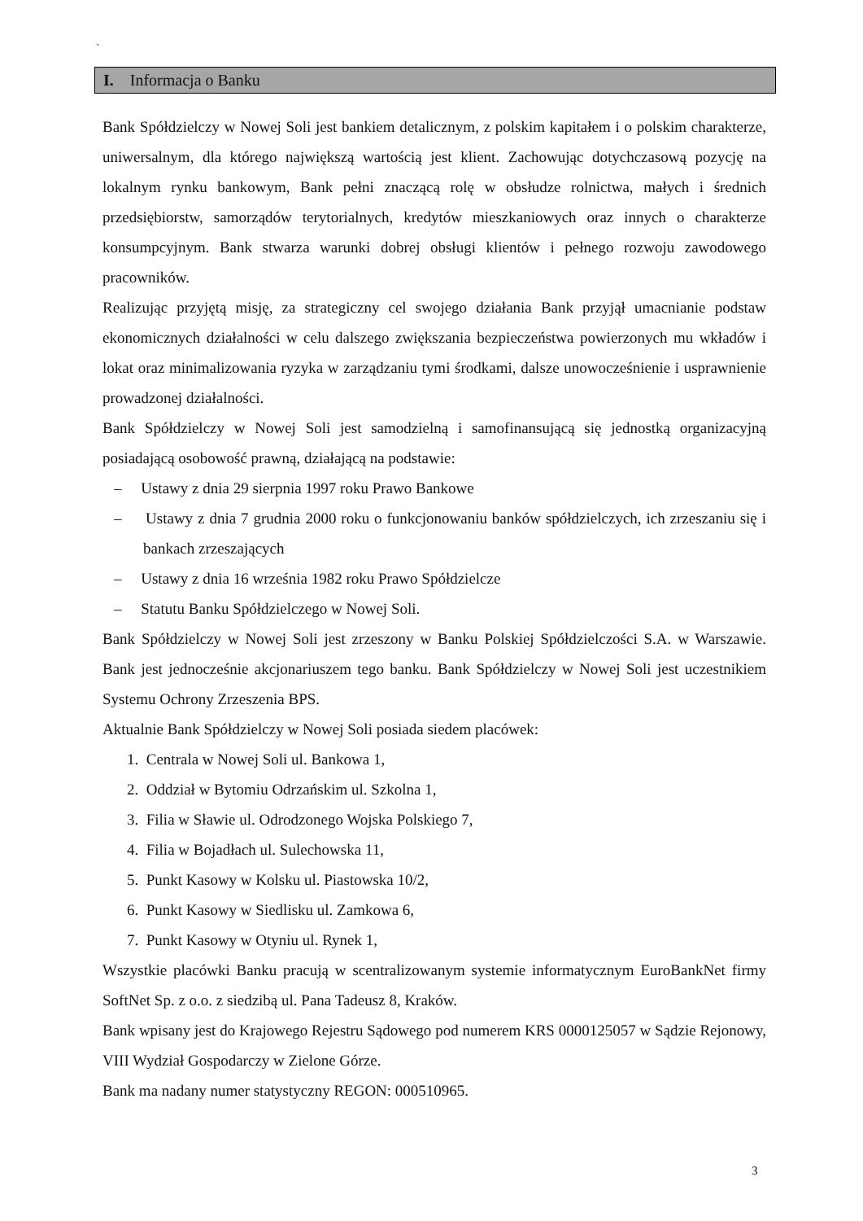`
I. Informacja o Banku
Bank Spółdzielczy w Nowej Soli jest bankiem detalicznym, z polskim kapitałem i o polskim charakterze, uniwersalnym, dla którego największą wartością jest klient. Zachowując dotychczasową pozycję na lokalnym rynku bankowym, Bank pełni znaczącą rolę w obsłudze rolnictwa, małych i średnich przedsiębiorstw, samorządów terytorialnych, kredytów mieszkaniowych oraz innych o charakterze konsumpcyjnym. Bank stwarza warunki dobrej obsługi klientów i pełnego rozwoju zawodowego pracowników.
Realizując przyjętą misję, za strategiczny cel swojego działania Bank przyjął umacnianie podstaw ekonomicznych działalności w celu dalszego zwiększania bezpieczeństwa powierzonych mu wkładów i lokat oraz minimalizowania ryzyka w zarządzaniu tymi środkami, dalsze unowocześnienie i usprawnienie prowadzonej działalności.
Bank Spółdzielczy w Nowej Soli jest samodzielną i samofinansującą się jednostką organizacyjną posiadającą osobowość prawną, działającą na podstawie:
– Ustawy z dnia 29 sierpnia 1997 roku Prawo Bankowe
– Ustawy z dnia 7 grudnia 2000 roku o funkcjonowaniu banków spółdzielczych, ich zrzeszaniu się i bankach zrzeszających
– Ustawy z dnia 16 września 1982 roku Prawo Spółdzielcze
– Statutu Banku Spółdzielczego w Nowej Soli.
Bank Spółdzielczy w Nowej Soli jest zrzeszony w Banku Polskiej Spółdzielczości S.A. w Warszawie. Bank jest jednocześnie akcjonariuszem tego banku. Bank Spółdzielczy w Nowej Soli jest uczestnikiem Systemu Ochrony Zrzeszenia BPS.
Aktualnie Bank Spółdzielczy w Nowej Soli posiada siedem placówek:
1. Centrala w Nowej Soli ul. Bankowa 1,
2. Oddział w Bytomiu Odrzańskim ul. Szkolna 1,
3. Filia w Sławie ul. Odrodzonego Wojska Polskiego 7,
4. Filia w Bojadłach ul. Sulechowska 11,
5. Punkt Kasowy w Kolsku ul. Piastowska 10/2,
6. Punkt Kasowy w Siedlisku ul. Zamkowa 6,
7. Punkt Kasowy w Otyniu ul. Rynek 1,
Wszystkie placówki Banku pracują w scentralizowanym systemie informatycznym EuroBankNet firmy SoftNet Sp. z o.o. z siedzibą ul. Pana Tadeusz 8, Kraków.
Bank wpisany jest do Krajowego Rejestru Sądowego pod numerem KRS 0000125057 w Sądzie Rejonowy, VIII Wydział Gospodarczy w Zielone Górze.
Bank ma nadany numer statystyczny REGON: 000510965.
3